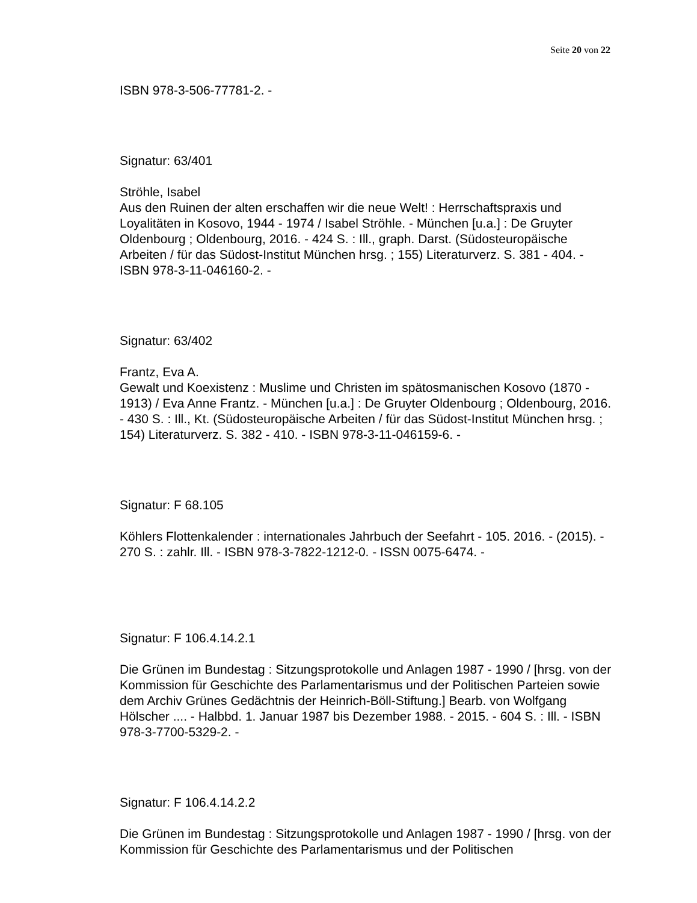Seite 20 von 22
ISBN 978-3-506-77781-2. -
Signatur: 63/401
Ströhle, Isabel
Aus den Ruinen der alten erschaffen wir die neue Welt! : Herrschaftspraxis und Loyalitäten in Kosovo, 1944 - 1974 / Isabel Ströhle. - München [u.a.] : De Gruyter Oldenbourg ; Oldenbourg, 2016. - 424 S. : Ill., graph. Darst. (Südosteuropäische Arbeiten / für das Südost-Institut München hrsg. ; 155) Literaturverz. S. 381 - 404. - ISBN 978-3-11-046160-2. -
Signatur: 63/402
Frantz, Eva A.
Gewalt und Koexistenz : Muslime und Christen im spätosmanischen Kosovo (1870 - 1913) / Eva Anne Frantz. - München [u.a.] : De Gruyter Oldenbourg ; Oldenbourg, 2016. - 430 S. : Ill., Kt. (Südosteuropäische Arbeiten / für das Südost-Institut München hrsg. ; 154) Literaturverz. S. 382 - 410. - ISBN 978-3-11-046159-6. -
Signatur: F 68.105
Köhlers Flottenkalender : internationales Jahrbuch der Seefahrt - 105. 2016. - (2015). - 270 S. : zahlr. Ill. - ISBN 978-3-7822-1212-0. - ISSN 0075-6474. -
Signatur: F 106.4.14.2.1
Die Grünen im Bundestag : Sitzungsprotokolle und Anlagen 1987 - 1990 / [hrsg. von der Kommission für Geschichte des Parlamentarismus und der Politischen Parteien sowie dem Archiv Grünes Gedächtnis der Heinrich-Böll-Stiftung.] Bearb. von Wolfgang Hölscher .... - Halbbd. 1. Januar 1987 bis Dezember 1988. - 2015. - 604 S. : Ill. - ISBN 978-3-7700-5329-2. -
Signatur: F 106.4.14.2.2
Die Grünen im Bundestag : Sitzungsprotokolle und Anlagen 1987 - 1990 / [hrsg. von der Kommission für Geschichte des Parlamentarismus und der Politischen